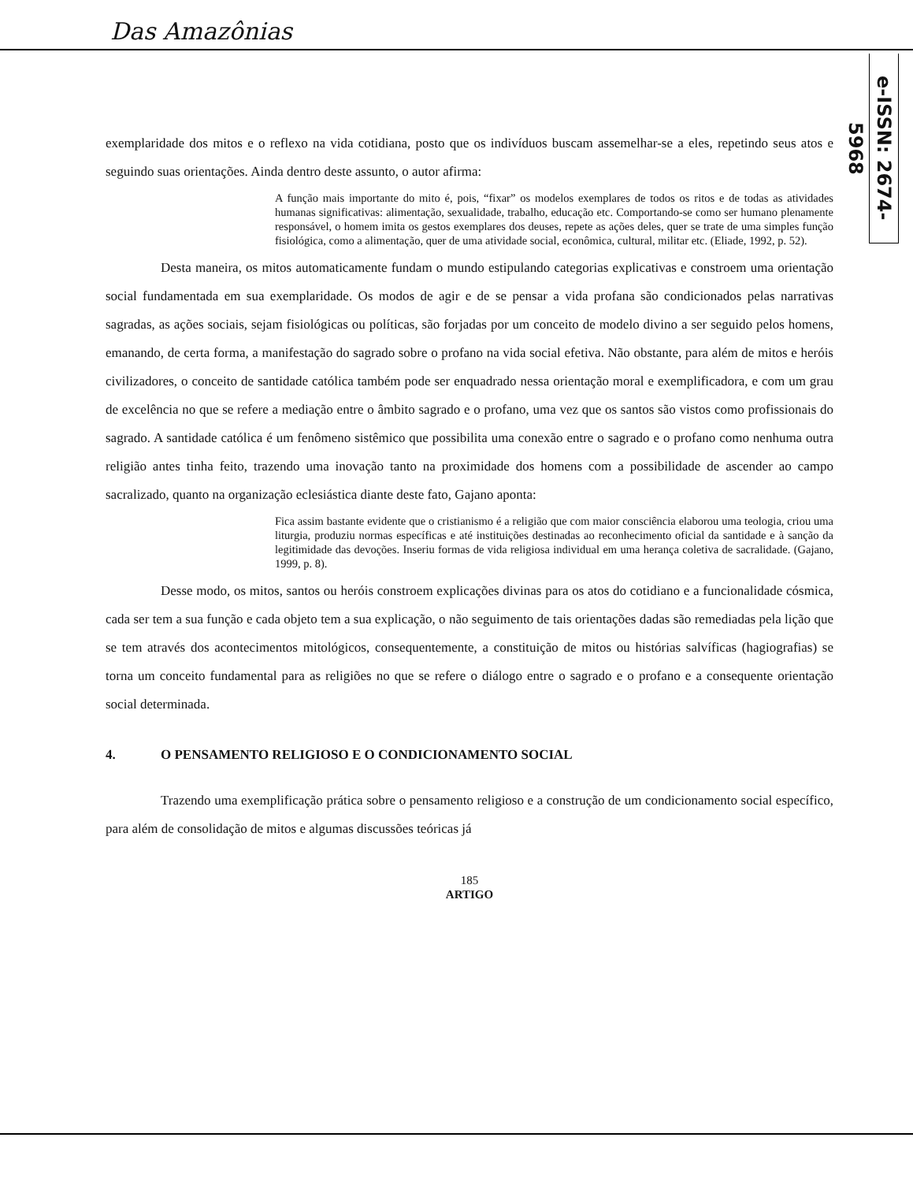Das Amazônias
e-ISSN: 2674-5968
exemplaridade dos mitos e o reflexo na vida cotidiana, posto que os indivíduos buscam assemelhar-se a eles, repetindo seus atos e seguindo suas orientações. Ainda dentro deste assunto, o autor afirma:
A função mais importante do mito é, pois, “fixar” os modelos exemplares de todos os ritos e de todas as atividades humanas significativas: alimentação, sexualidade, trabalho, educação etc. Comportando-se como ser humano plenamente responsável, o homem imita os gestos exemplares dos deuses, repete as ações deles, quer se trate de uma simples função fisiológica, como a alimentação, quer de uma atividade social, econômica, cultural, militar etc. (Eliade, 1992, p. 52).
Desta maneira, os mitos automaticamente fundam o mundo estipulando categorias explicativas e constroem uma orientação social fundamentada em sua exemplaridade. Os modos de agir e de se pensar a vida profana são condicionados pelas narrativas sagradas, as ações sociais, sejam fisiológicas ou políticas, são forjadas por um conceito de modelo divino a ser seguido pelos homens, emanando, de certa forma, a manifestação do sagrado sobre o profano na vida social efetiva. Não obstante, para além de mitos e heróis civilizadores, o conceito de santidade católica também pode ser enquadrado nessa orientação moral e exemplificadora, e com um grau de excelência no que se refere a mediação entre o âmbito sagrado e o profano, uma vez que os santos são vistos como profissionais do sagrado. A santidade católica é um fenômeno sistêmico que possibilita uma conexão entre o sagrado e o profano como nenhuma outra religião antes tinha feito, trazendo uma inovação tanto na proximidade dos homens com a possibilidade de ascender ao campo sacralizado, quanto na organização eclesiástica diante deste fato, Gajano aponta:
Fica assim bastante evidente que o cristianismo é a religião que com maior consciência elaborou uma teologia, criou uma liturgia, produziu normas específicas e até instituições destinadas ao reconhecimento oficial da santidade e à sanção da legitimidade das devoções. Inseriu formas de vida religiosa individual em uma herança coletiva de sacralidade. (Gajano, 1999, p. 8).
Desse modo, os mitos, santos ou heróis constroem explicações divinas para os atos do cotidiano e a funcionalidade cósmica, cada ser tem a sua função e cada objeto tem a sua explicação, o não seguimento de tais orientações dadas são remediadas pela lição que se tem através dos acontecimentos mitológicos, consequentemente, a constituição de mitos ou histórias salvíficas (hagiografias) se torna um conceito fundamental para as religiões no que se refere o diálogo entre o sagrado e o profano e a consequente orientação social determinada.
4. O PENSAMENTO RELIGIOSO E O CONDICIONAMENTO SOCIAL
Trazendo uma exemplificação prática sobre o pensamento religioso e a construção de um condicionamento social específico, para além de consolidação de mitos e algumas discussões teóricas já
185
ARTIGO